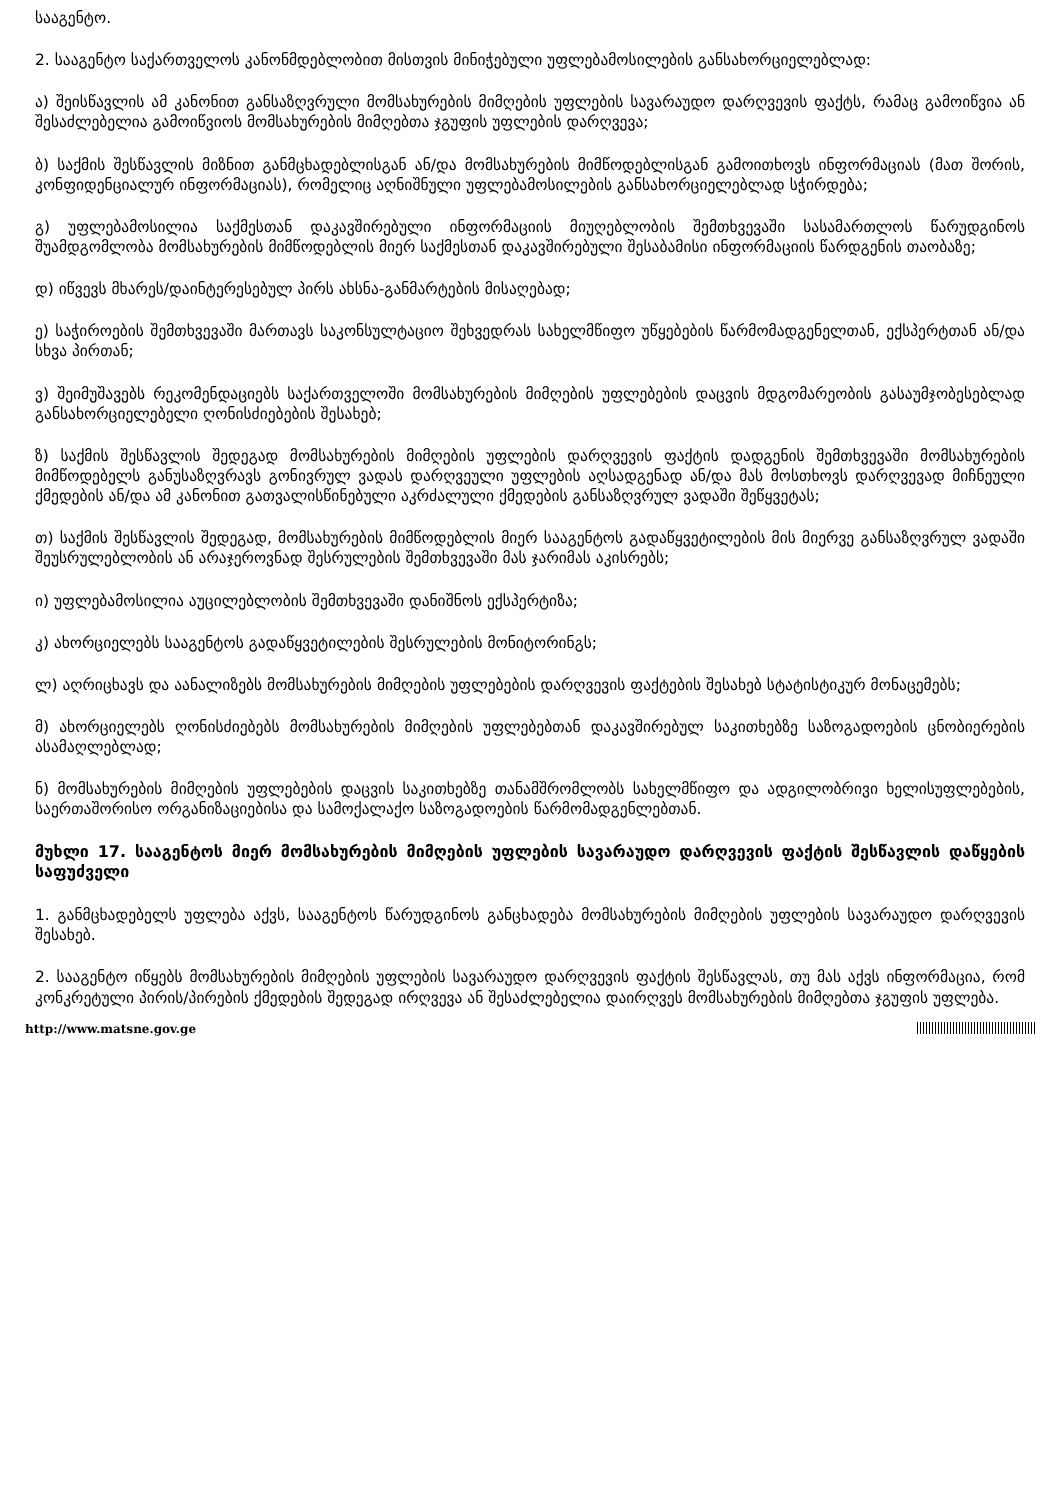სააგენტო.
2. სააგენტო საქართველოს კანონმდებლობით მისთვის მინიჭებული უფლებამოსილების განსახორციელებლად:
ა) შეისწავლის ამ კანონით განსაზღვრული მომსახურების მიმღების უფლების სავარაუდო დარღვევის ფაქტს, რამაც გამოიწვია ან შესაძლებელია გამოიწვიოს მომსახურების მიმღებთა ჯგუფის უფლების დარღვევა;
ბ) საქმის შესწავლის მიზნით განმცხადებლისგან ან/და მომსახურების მიმწოდებლისგან გამოითხოვს ინფორმაციას (მათ შორის, კონფიდენციალურ ინფორმაციას), რომელიც აღნიშნული უფლებამოსილების განსახორციელებლად სჭირდება;
გ) უფლებამოსილია საქმესთან დაკავშირებული ინფორმაციის მიუღებლობის შემთხვევაში სასამართლოს წარუდგინოს შუამდგომლობა მომსახურების მიმწოდებლის მიერ საქმესთან დაკავშირებული შესაბამისი ინფორმაციის წარდგენის თაობაზე;
დ) იწვევს მხარეს/დაინტერესებულ პირს ახსნა-განმარტების მისაღებად;
ე) საჭიროების შემთხვევაში მართავს საკონსულტაციო შეხვედრას სახელმწიფო უწყებების წარმომადგენელთან, ექსპერტთან ან/და სხვა პირთან;
ვ) შეიმუშავებს რეკომენდაციებს საქართველოში მომსახურების მიმღების უფლებების დაცვის მდგომარეობის გასაუმჯობესებლად განსახორციელებელი ღონისძიებების შესახებ;
ზ) საქმის შესწავლის შედეგად მომსახურების მიმღების უფლების დარღვევის ფაქტის დადგენის შემთხვევაში მომსახურების მიმწოდებელს განუსაზღვრავს გონივრულ ვადას დარღვეული უფლების აღსადგენად ან/და მას მოსთხოვს დარღვევად მიჩნეული ქმედების ან/და ამ კანონით გათვალისწინებული აკრძალული ქმედების განსაზღვრულ ვადაში შეწყვეტას;
თ) საქმის შესწავლის შედეგად, მომსახურების მიმწოდებლის მიერ სააგენტოს გადაწყვეტილების მის მიერვე განსაზღვრულ ვადაში შეუსრულებლობის ან არაჯეროვნად შესრულების შემთხვევაში მას ჯარიმას აკისრებს;
ი) უფლებამოსილია აუცილებლობის შემთხვევაში დანიშნოს ექსპერტიზა;
კ) ახორციელებს სააგენტოს გადაწყვეტილების შესრულების მონიტორინგს;
ლ) აღრიცხავს და აანალიზებს მომსახურების მიმღების უფლებების დარღვევის ფაქტების შესახებ სტატისტიკურ მონაცემებს;
მ) ახორციელებს ღონისძიებებს მომსახურების მიმღების უფლებებთან დაკავშირებულ საკითხებზე საზოგადოების ცნობიერების ასამაღლებლად;
ნ) მომსახურების მიმღების უფლებების დაცვის საკითხებზე თანამშრომლობს სახელმწიფო და ადგილობრივი ხელისუფლებების, საერთაშორისო ორგანიზაციებისა და სამოქალაქო საზოგადოების წარმომადგენლებთან.
მუხლი 17. სააგენტოს მიერ მომსახურების მიმღების უფლების სავარაუდო დარღვევის ფაქტის შესწავლის დაწყების საფუძველი
1. განმცხადებელს უფლება აქვს, სააგენტოს წარუდგინოს განცხადება მომსახურების მიმღების უფლების სავარაუდო დარღვევის შესახებ.
2. სააგენტო იწყებს მომსახურების მიმღების უფლების სავარაუდო დარღვევის ფაქტის შესწავლას, თუ მას აქვს ინფორმაცია, რომ კონკრეტული პირის/პირების ქმედების შედეგად ირღვევა ან შესაძლებელია დაირღვეს მომსახურების მიმღებთა ჯგუფის უფლება.
http://www.matsne.gov.ge